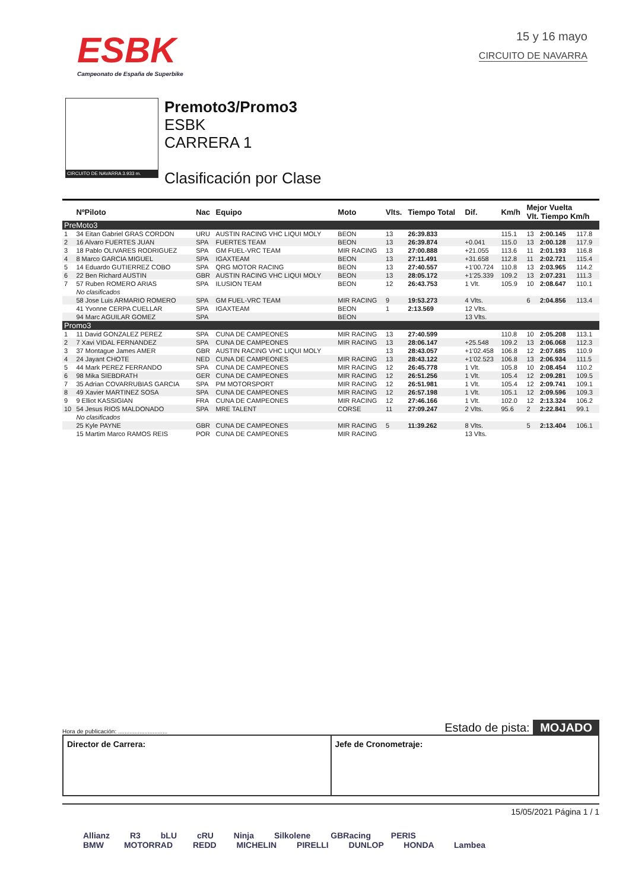ESBK
Campeonato de España de Superbike
15 y 16 mayo
CIRCUITO DE NAVARRA
CIRCUITO DE NAVARRA 3.933 m.
Premoto3/Promo3
ESBK
CARRERA 1
Clasificación por Clase
| | NºPiloto | Nac | Equipo | Moto | Vlts. | Tiempo Total | Dif. | Km/h | Mejor Vuelta Vlt. Tiempo Km/h | | |
| --- | --- | --- | --- | --- | --- | --- | --- | --- | --- | --- | --- |
| PreMoto3 | | | | | | | | | | | |
| 1 | 34 Eitan Gabriel GRAS CORDON | URU | AUSTIN RACING VHC LIQUI MOLY | BEON | 13 | 26:39.833 | | 115.1 | 13 | 2:00.145 | 117.8 |
| 2 | 16 Alvaro FUERTES JUAN | SPA | FUERTES TEAM | BEON | 13 | 26:39.874 | +0.041 | 115.0 | 13 | 2:00.128 | 117.9 |
| 3 | 18 Pablo OLIVARES RODRIGUEZ | SPA | GM FUEL-VRC TEAM | MIR RACING | 13 | 27:00.888 | +21.055 | 113.6 | 11 | 2:01.193 | 116.8 |
| 4 | 8 Marco GARCIA MIGUEL | SPA | IGAXTEAM | BEON | 13 | 27:11.491 | +31.658 | 112.8 | 11 | 2:02.721 | 115.4 |
| 5 | 14 Eduardo GUTIERREZ COBO | SPA | QRG MOTOR RACING | BEON | 13 | 27:40.557 | +1'00.724 | 110.8 | 13 | 2:03.965 | 114.2 |
| 6 | 22 Ben Richard AUSTIN | GBR | AUSTIN RACING VHC LIQUI MOLY | BEON | 13 | 28:05.172 | +1'25.339 | 109.2 | 13 | 2:07.231 | 111.3 |
| 7 | 57 Ruben ROMERO ARIAS | SPA | ILUSION TEAM | BEON | 12 | 26:43.753 | 1 Vlt. | 105.9 | 10 | 2:08.647 | 110.1 |
| | No clasificados | | | | | | | | | | |
| | 58 Jose Luis ARMARIO ROMERO | SPA | GM FUEL-VRC TEAM | MIR RACING | 9 | 19:53.273 | 4 Vlts. | | 6 | 2:04.856 | 113.4 |
| | 41 Yvonne CERPA CUELLAR | SPA | IGAXTEAM | BEON | 1 | 2:13.569 | 12 Vlts. | | | | |
| | 94 Marc AGUILAR GOMEZ | SPA | | BEON | | | 13 Vlts. | | | | |
| Promo3 | | | | | | | | | | | |
| 1 | 11 David GONZALEZ PEREZ | SPA | CUNA DE CAMPEONES | MIR RACING | 13 | 27:40.599 | | 110.8 | 10 | 2:05.208 | 113.1 |
| 2 | 7 Xavi VIDAL FERNANDEZ | SPA | CUNA DE CAMPEONES | MIR RACING | 13 | 28:06.147 | +25.548 | 109.2 | 13 | 2:06.068 | 112.3 |
| 3 | 37 Montague James AMER | GBR | AUSTIN RACING VHC LIQUI MOLY | | 13 | 28:43.057 | +1'02.458 | 106.8 | 12 | 2:07.685 | 110.9 |
| 4 | 24 Jayant CHOTE | NED | CUNA DE CAMPEONES | MIR RACING | 13 | 28:43.122 | +1'02.523 | 106.8 | 13 | 2:06.934 | 111.5 |
| 5 | 44 Mark PEREZ FERRANDO | SPA | CUNA DE CAMPEONES | MIR RACING | 12 | 26:45.778 | 1 Vlt. | 105.8 | 10 | 2:08.454 | 110.2 |
| 6 | 98 Mika SIEBDRATH | GER | CUNA DE CAMPEONES | MIR RACING | 12 | 26:51.256 | 1 Vlt. | 105.4 | 12 | 2:09.281 | 109.5 |
| 7 | 35 Adrian COVARRUBIAS GARCIA | SPA | PM MOTORSPORT | MIR RACING | 12 | 26:51.981 | 1 Vlt. | 105.4 | 12 | 2:09.741 | 109.1 |
| 8 | 49 Xavier MARTINEZ SOSA | SPA | CUNA DE CAMPEONES | MIR RACING | 12 | 26:57.198 | 1 Vlt. | 105.1 | 12 | 2:09.596 | 109.3 |
| 9 | 9 Elliot KASSIGIAN | FRA | CUNA DE CAMPEONES | MIR RACING | 12 | 27:46.166 | 1 Vlt. | 102.0 | 12 | 2:13.324 | 106.2 |
| 10 | 54 Jesus RIOS MALDONADO | SPA | MRE TALENT | CORSE | 11 | 27:09.247 | 2 Vlts. | 95.6 | 2 | 2:22.841 | 99.1 |
| | No clasificados | | | | | | | | | | |
| | 25 Kyle PAYNE | GBR | CUNA DE CAMPEONES | MIR RACING | 5 | 11:39.262 | 8 Vlts. | | 5 | 2:13.404 | 106.1 |
| | 15 Martim Marco RAMOS REIS | POR | CUNA DE CAMPEONES | MIR RACING | | | 13 Vlts. | | | | |
Hora de publicación: .............................. Estado de pista: MOJADO
Director de Carrera: Jefe de Cronometraje:
15/05/2021 Página 1 / 1
Allianz R3 bLU cRU Ninja Silkolene GBRacing PERIS
BMW MOTORRAD REDD MICHELIN PIRELLI DUNLOP HONDA Lambea